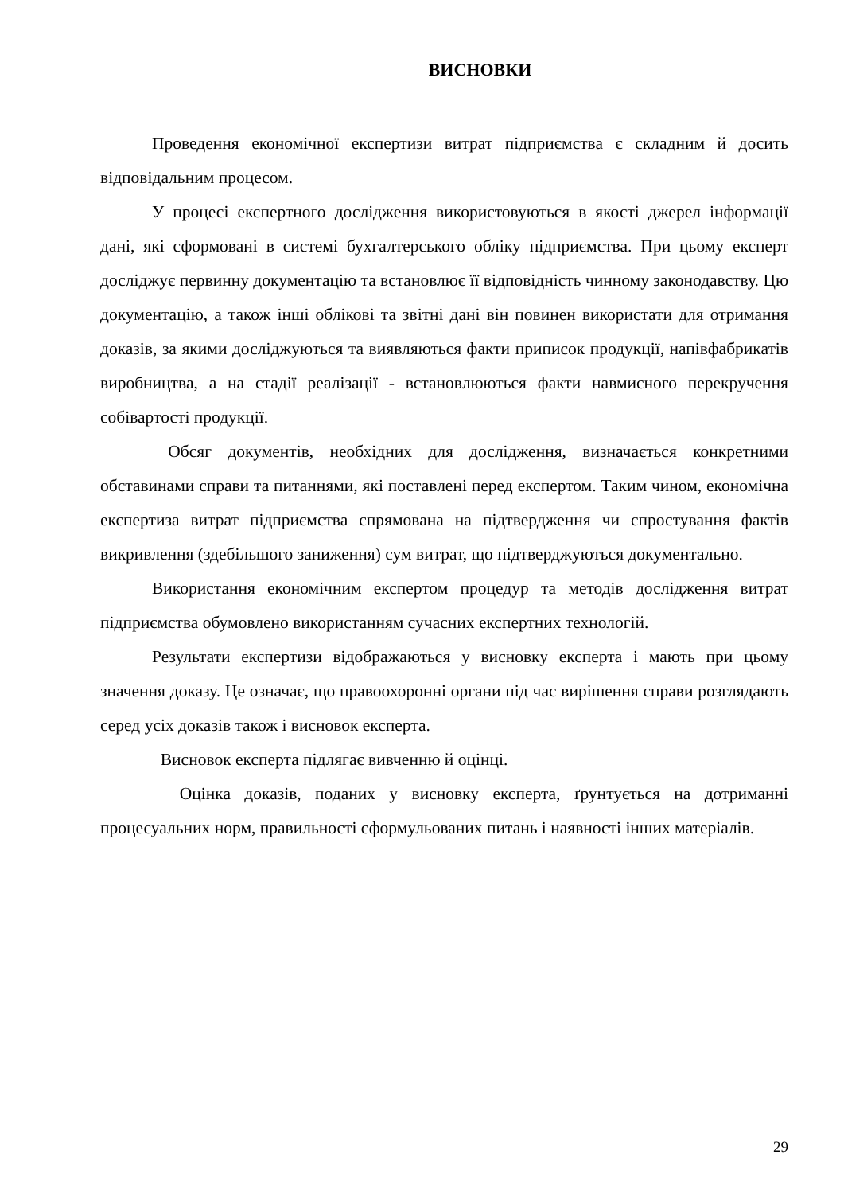ВИСНОВКИ
Проведення економічної експертизи витрат підприємства є складним й досить відповідальним процесом.
У процесі експертного дослідження використовуються в якості джерел інформації дані, які сформовані в системі бухгалтерського обліку підприємства. При цьому експерт досліджує первинну документацію та встановлює її відповідність чинному законодавству. Цю документацію, а також інші облікові та звітні дані він повинен використати для отримання доказів, за якими досліджуються та виявляються факти приписок продукції, напівфабрикатів виробництва, а на стадії реалізації - встановлюються факти навмисного перекручення собівартості продукції.
Обсяг документів, необхідних для дослідження, визначається конкретними обставинами справи та питаннями, які поставлені перед експертом. Таким чином, економічна експертиза витрат підприємства спрямована на підтвердження чи спростування фактів викривлення (здебільшого заниження) сум витрат, що підтверджуються документально.
Використання економічним експертом процедур та методів дослідження витрат підприємства обумовлено використанням сучасних експертних технологій.
Результати експертизи відображаються у висновку експерта і мають при цьому значення доказу. Це означає, що правоохоронні органи під час вирішення справи розглядають серед усіх доказів також і висновок експерта.
Висновок експерта підлягає вивченню й оцінці.
Оцінка доказів, поданих у висновку експерта, ґрунтується на дотриманні процесуальних норм, правильності сформульованих питань і наявності інших матеріалів.
29